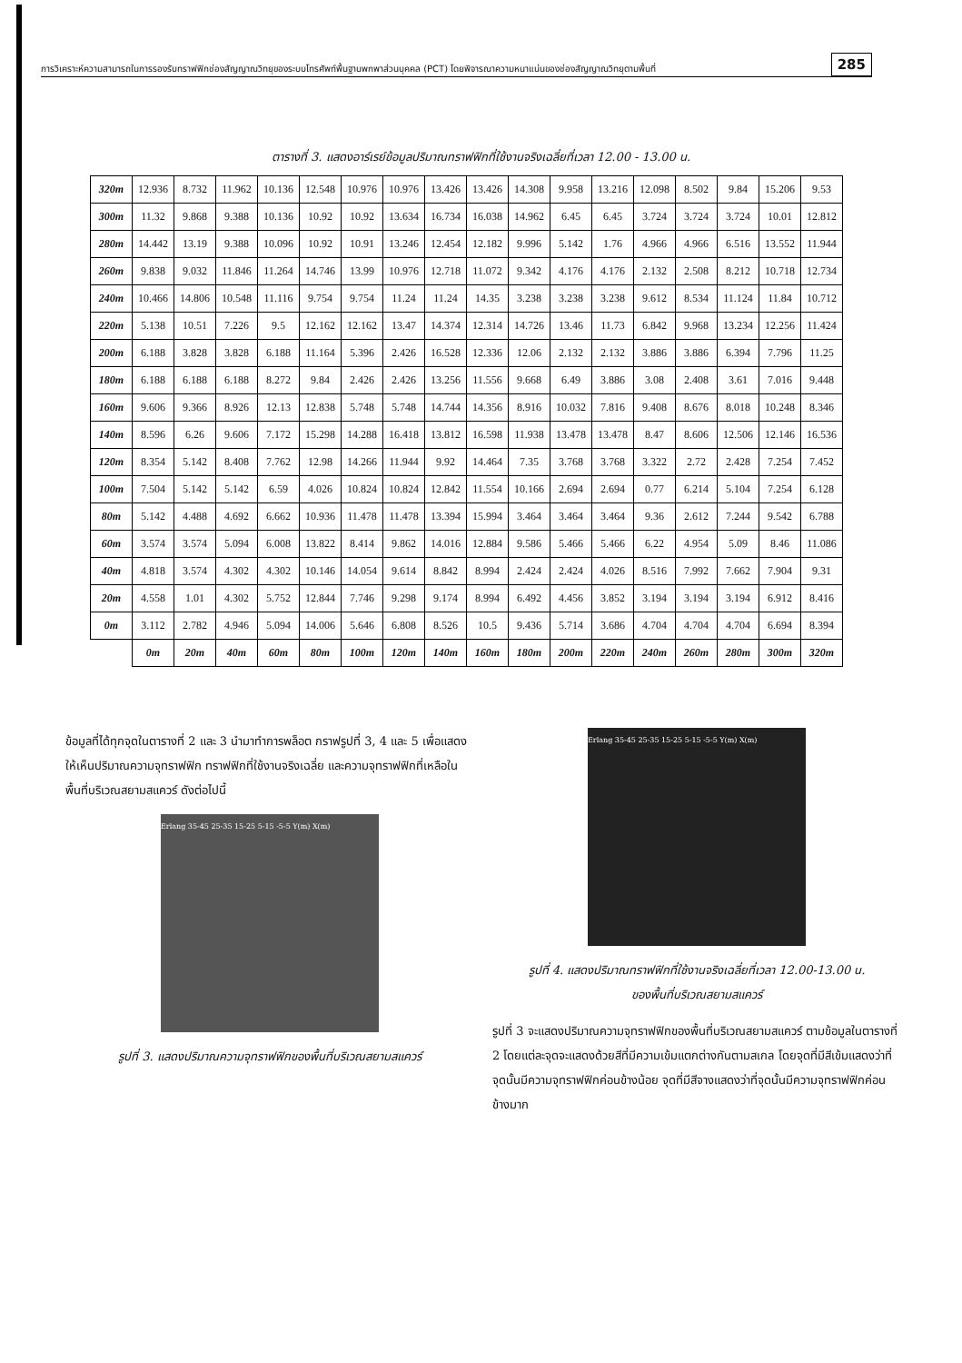การวิเคราะห์ความสามารถในการรองรับทราฟฟิกช่องสัญญาณวิทยุของระบบโทรศัพท์พื้นฐานพกพาส่วนบุคคล (PCT) โดยพิจารณาความหนาแน่นของช่องสัญญาณวิทยุตามพื้นที่ 285
ตารางที่ 3. แสดงอาร์เรย์ข้อมูลปริมาณทราฟฟิกที่ใช้งานจริงเฉลี่ยที่เวลา 12.00 - 13.00 น.
| 320m | 12.936 | 8.732 | 11.962 | 10.136 | 12.548 | 10.976 | 10.976 | 13.426 | 13.426 | 14.308 | 9.958 | 13.216 | 12.098 | 8.502 | 9.84 | 15.206 | 9.53 |
| 300m | 11.32 | 9.868 | 9.388 | 10.136 | 10.92 | 10.92 | 13.634 | 16.734 | 16.038 | 14.962 | 6.45 | 6.45 | 3.724 | 3.724 | 3.724 | 10.01 | 12.812 |
| 280m | 14.442 | 13.19 | 9.388 | 10.096 | 10.92 | 10.91 | 13.246 | 12.454 | 12.182 | 9.996 | 5.142 | 1.76 | 4.966 | 4.966 | 6.516 | 13.552 | 11.944 |
| 260m | 9.838 | 9.032 | 11.846 | 11.264 | 14.746 | 13.99 | 10.976 | 12.718 | 11.072 | 9.342 | 4.176 | 4.176 | 2.132 | 2.508 | 8.212 | 10.718 | 12.734 |
| 240m | 10.466 | 14.806 | 10.548 | 11.116 | 9.754 | 9.754 | 11.24 | 11.24 | 14.35 | 3.238 | 3.238 | 3.238 | 9.612 | 8.534 | 11.124 | 11.84 | 10.712 |
| 220m | 5.138 | 10.51 | 7.226 | 9.5 | 12.162 | 12.162 | 13.47 | 14.374 | 12.314 | 14.726 | 13.46 | 11.73 | 6.842 | 9.968 | 13.234 | 12.256 | 11.424 |
| 200m | 6.188 | 3.828 | 3.828 | 6.188 | 11.164 | 5.396 | 2.426 | 16.528 | 12.336 | 12.06 | 2.132 | 2.132 | 3.886 | 3.886 | 6.394 | 7.796 | 11.25 |
| 180m | 6.188 | 6.188 | 6.188 | 8.272 | 9.84 | 2.426 | 2.426 | 13.256 | 11.556 | 9.668 | 6.49 | 3.886 | 3.08 | 2.408 | 3.61 | 7.016 | 9.448 |
| 160m | 9.606 | 9.366 | 8.926 | 12.13 | 12.838 | 5.748 | 5.748 | 14.744 | 14.356 | 8.916 | 10.032 | 7.816 | 9.408 | 8.676 | 8.018 | 10.248 | 8.346 |
| 140m | 8.596 | 6.26 | 9.606 | 7.172 | 15.298 | 14.288 | 16.418 | 13.812 | 16.598 | 11.938 | 13.478 | 13.478 | 8.47 | 8.606 | 12.506 | 12.146 | 16.536 |
| 120m | 8.354 | 5.142 | 8.408 | 7.762 | 12.98 | 14.266 | 11.944 | 9.92 | 14.464 | 7.35 | 3.768 | 3.768 | 3.322 | 2.72 | 2.428 | 7.254 | 7.452 |
| 100m | 7.504 | 5.142 | 5.142 | 6.59 | 4.026 | 10.824 | 10.824 | 12.842 | 11.554 | 10.166 | 2.694 | 2.694 | 0.77 | 6.214 | 5.104 | 7.254 | 6.128 |
| 80m | 5.142 | 4.488 | 4.692 | 6.662 | 10.936 | 11.478 | 11.478 | 13.394 | 15.994 | 3.464 | 3.464 | 3.464 | 9.36 | 2.612 | 7.244 | 9.542 | 6.788 |
| 60m | 3.574 | 3.574 | 5.094 | 6.008 | 13.822 | 8.414 | 9.862 | 14.016 | 12.884 | 9.586 | 5.466 | 5.466 | 6.22 | 4.954 | 5.09 | 8.46 | 11.086 |
| 40m | 4.818 | 3.574 | 4.302 | 4.302 | 10.146 | 14.054 | 9.614 | 8.842 | 8.994 | 2.424 | 2.424 | 4.026 | 8.516 | 7.992 | 7.662 | 7.904 | 9.31 |
| 20m | 4.558 | 1.01 | 4.302 | 5.752 | 12.844 | 7.746 | 9.298 | 9.174 | 8.994 | 6.492 | 4.456 | 3.852 | 3.194 | 3.194 | 3.194 | 6.912 | 8.416 |
| 0m | 3.112 | 2.782 | 4.946 | 5.094 | 14.006 | 5.646 | 6.808 | 8.526 | 10.5 | 9.436 | 5.714 | 3.686 | 4.704 | 4.704 | 4.704 | 6.694 | 8.394 |
| | 0m | 20m | 40m | 60m | 80m | 100m | 120m | 140m | 160m | 180m | 200m | 220m | 240m | 260m | 280m | 300m | 320m |
ข้อมูลที่ได้ทุกจุดในตารางที่ 2 และ 3 นำมาทำการพล็อต กราฟรูปที่ 3, 4 และ 5 เพื่อแสดงให้เห็นปริมาณความจุทราฟฟิก ทราฟฟิกที่ใช้งานจริงเฉลี่ย และความจุทราฟฟิกที่เหลือในพื้นที่บริเวณสยามสแควร์ ดังต่อไปนี้
Erlang 35-45 25-35 15-25 5-15 -5-5 Y(m) X(m)
รูปที่ 3. แสดงปริมาณความจุทราฟฟิกของพื้นที่บริเวณสยามสแควร์
Erlang 35-45 25-35 15-25 5-15 -5-5 Y(m) X(m)
รูปที่ 4. แสดงปริมาณทราฟฟิกที่ใช้งานจริงเฉลี่ยที่เวลา 12.00-13.00 น.
ของพื้นที่บริเวณสยามสแควร์
รูปที่ 3 จะแสดงปริมาณความจุทราฟฟิกของพื้นที่บริเวณสยามสแควร์ ตามข้อมูลในตารางที่ 2 โดยแต่ละจุดจะแสดงด้วยสีที่มีความเข้มแตกต่างกันตามสเกล โดยจุดที่มีสีเข้มแสดงว่าที่จุดนั้นมีความจุทราฟฟิกค่อนข้างน้อย จุดที่มีสีจางแสดงว่าที่จุดนั้นมีความจุทราฟฟิกค่อนข้างมาก